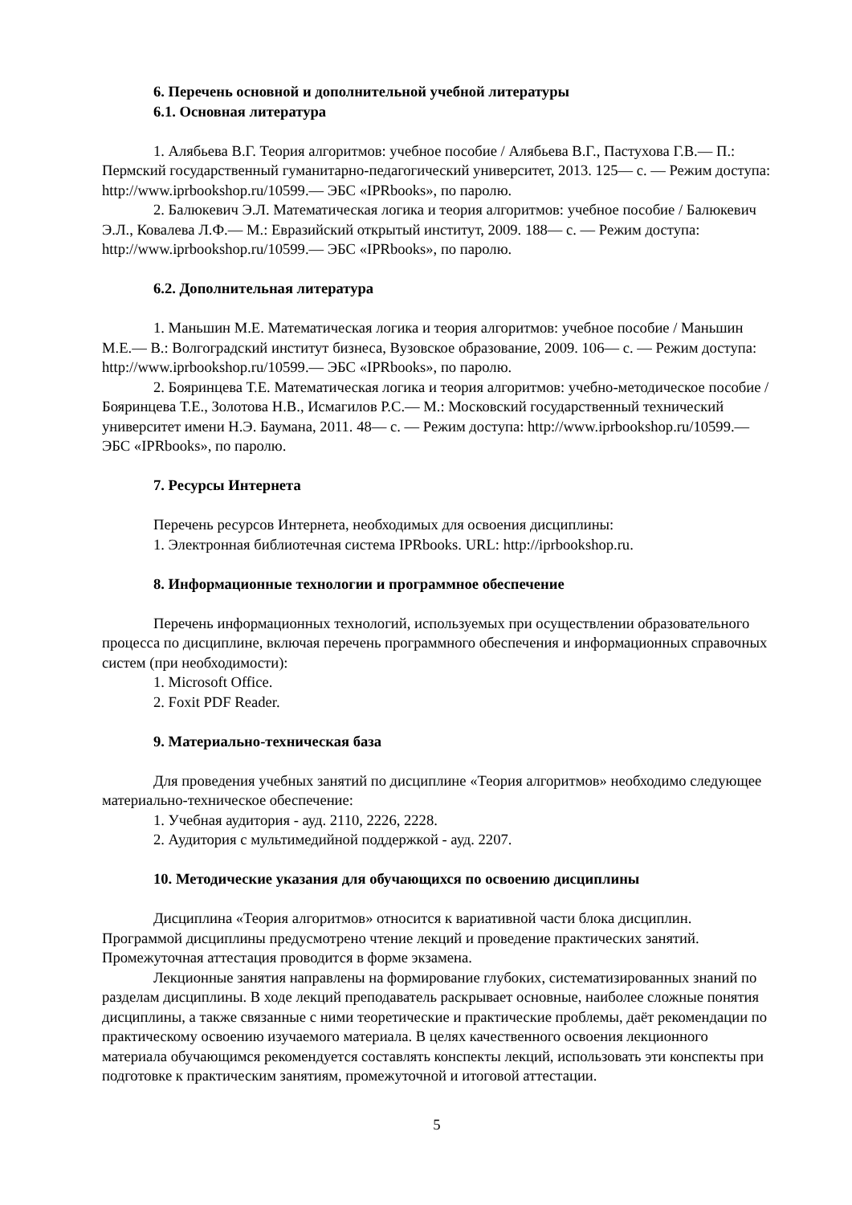6. Перечень основной и дополнительной учебной литературы
6.1. Основная литература
1. Алябьева В.Г. Теория алгоритмов: учебное пособие / Алябьева В.Г., Пастухова Г.В.— П.: Пермский государственный гуманитарно-педагогический университет, 2013. 125— с. — Режим доступа: http://www.iprbookshop.ru/10599.— ЭБС «IPRbooks», по паролю.
2. Балюкевич Э.Л. Математическая логика и теория алгоритмов: учебное пособие / Балюкевич Э.Л., Ковалева Л.Ф.— М.: Евразийский открытый институт, 2009. 188— с. — Режим доступа: http://www.iprbookshop.ru/10599.— ЭБС «IPRbooks», по паролю.
6.2. Дополнительная литература
1. Маньшин М.Е. Математическая логика и теория алгоритмов: учебное пособие / Маньшин М.Е.— В.: Волгоградский институт бизнеса, Вузовское образование, 2009. 106— с. — Режим доступа: http://www.iprbookshop.ru/10599.— ЭБС «IPRbooks», по паролю.
2. Бояринцева Т.Е. Математическая логика и теория алгоритмов: учебно-методическое пособие / Бояринцева Т.Е., Золотова Н.В., Исмагилов Р.С.— М.: Московский государственный технический университет имени Н.Э. Баумана, 2011. 48— с. — Режим доступа: http://www.iprbookshop.ru/10599.— ЭБС «IPRbooks», по паролю.
7. Ресурсы Интернета
Перечень ресурсов Интернета, необходимых для освоения дисциплины:
1. Электронная библиотечная система IPRbooks. URL: http://iprbookshop.ru.
8. Информационные технологии и программное обеспечение
Перечень информационных технологий, используемых при осуществлении образовательного процесса по дисциплине, включая перечень программного обеспечения и информационных справочных систем (при необходимости):
1. Microsoft Office.
2. Foxit PDF Reader.
9. Материально-техническая база
Для проведения учебных занятий по дисциплине «Теория алгоритмов» необходимо следующее материально-техническое обеспечение:
1. Учебная аудитория - ауд. 2110, 2226, 2228.
2. Аудитория с мультимедийной поддержкой - ауд. 2207.
10. Методические указания для обучающихся по освоению дисциплины
Дисциплина «Теория алгоритмов» относится к вариативной части блока дисциплин. Программой дисциплины предусмотрено чтение лекций и проведение практических занятий. Промежуточная аттестация проводится в форме экзамена.
Лекционные занятия направлены на формирование глубоких, систематизированных знаний по разделам дисциплины. В ходе лекций преподаватель раскрывает основные, наиболее сложные понятия дисциплины, а также связанные с ними теоретические и практические проблемы, даёт рекомендации по практическому освоению изучаемого материала. В целях качественного освоения лекционного материала обучающимся рекомендуется составлять конспекты лекций, использовать эти конспекты при подготовке к практическим занятиям, промежуточной и итоговой аттестации.
5